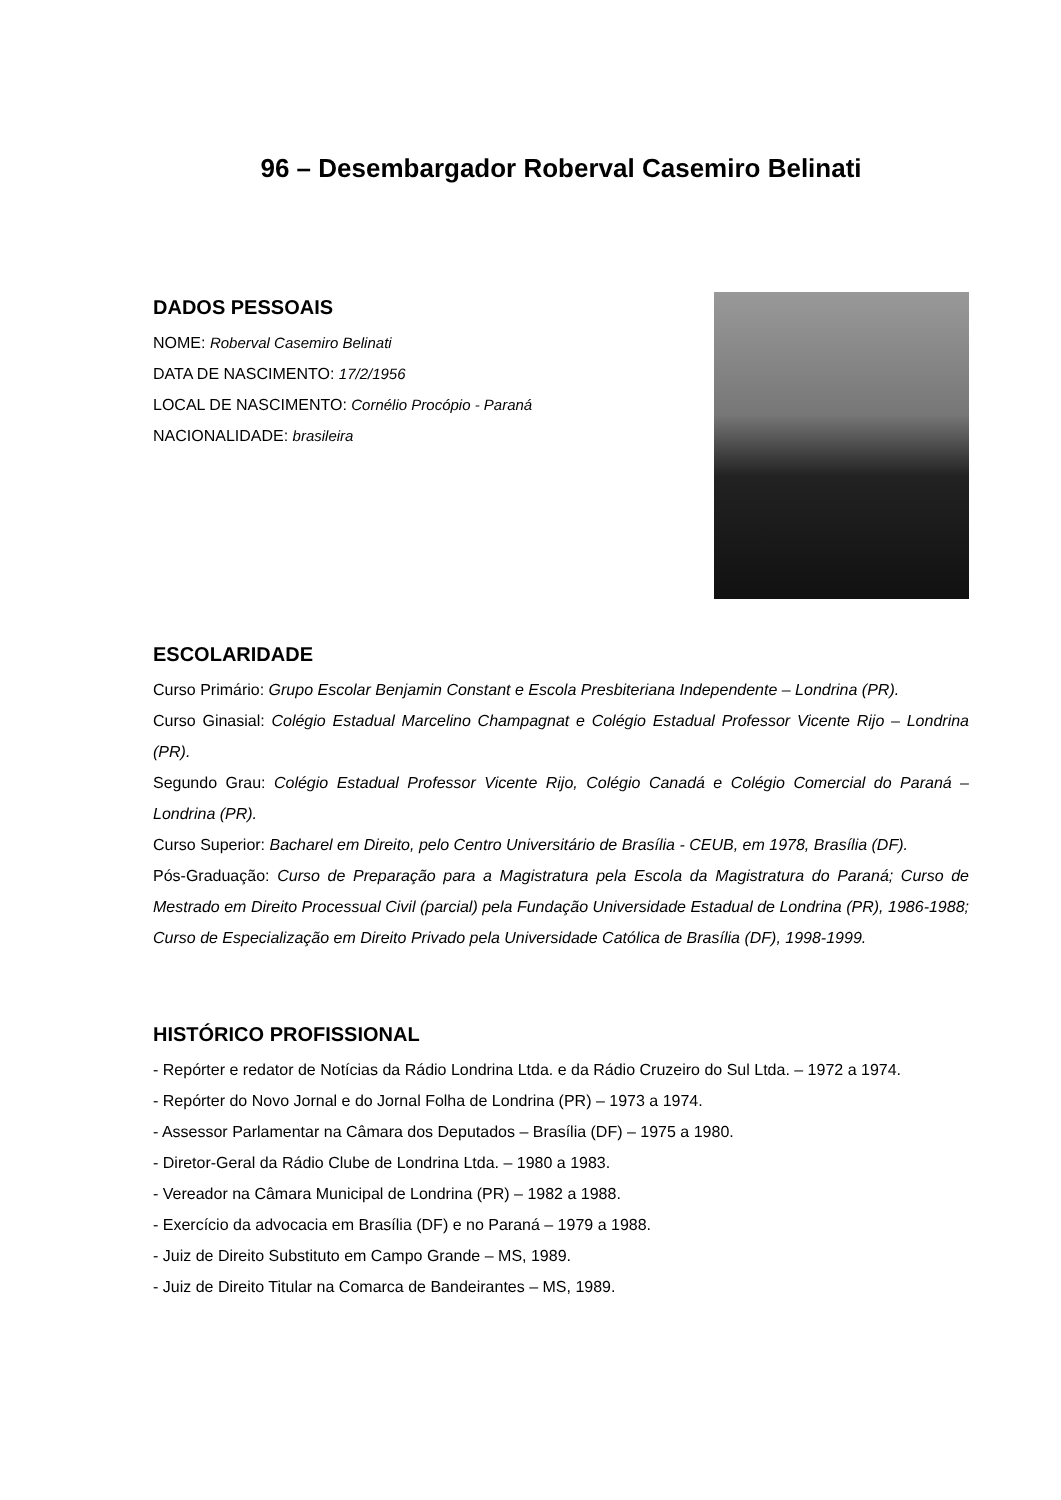96 – Desembargador Roberval Casemiro Belinati
DADOS PESSOAIS
NOME: Roberval Casemiro Belinati
DATA DE NASCIMENTO: 17/2/1956
LOCAL DE NASCIMENTO: Cornélio Procópio - Paraná
NACIONALIDADE: brasileira
ESCOLARIDADE
Curso Primário: Grupo Escolar Benjamin Constant e Escola Presbiteriana Independente – Londrina (PR).
Curso Ginasial: Colégio Estadual Marcelino Champagnat e Colégio Estadual Professor Vicente Rijo – Londrina (PR).
Segundo Grau: Colégio Estadual Professor Vicente Rijo, Colégio Canadá e Colégio Comercial do Paraná – Londrina (PR).
Curso Superior: Bacharel em Direito, pelo Centro Universitário de Brasília - CEUB, em 1978, Brasília (DF).
Pós-Graduação: Curso de Preparação para a Magistratura pela Escola da Magistratura do Paraná; Curso de Mestrado em Direito Processual Civil (parcial) pela Fundação Universidade Estadual de Londrina (PR), 1986-1988; Curso de Especialização em Direito Privado pela Universidade Católica de Brasília (DF), 1998-1999.
HISTÓRICO PROFISSIONAL
- Repórter e redator de Notícias da Rádio Londrina Ltda. e da Rádio Cruzeiro do Sul Ltda. – 1972 a 1974.
- Repórter do Novo Jornal e do Jornal Folha de Londrina (PR) – 1973 a 1974.
- Assessor Parlamentar na Câmara dos Deputados – Brasília (DF) – 1975 a 1980.
- Diretor-Geral da Rádio Clube de Londrina Ltda. – 1980 a 1983.
- Vereador na Câmara Municipal de Londrina (PR) – 1982 a 1988.
- Exercício da advocacia em Brasília (DF) e no Paraná – 1979 a 1988.
- Juiz de Direito Substituto em Campo Grande – MS, 1989.
- Juiz de Direito Titular na Comarca de Bandeirantes – MS, 1989.